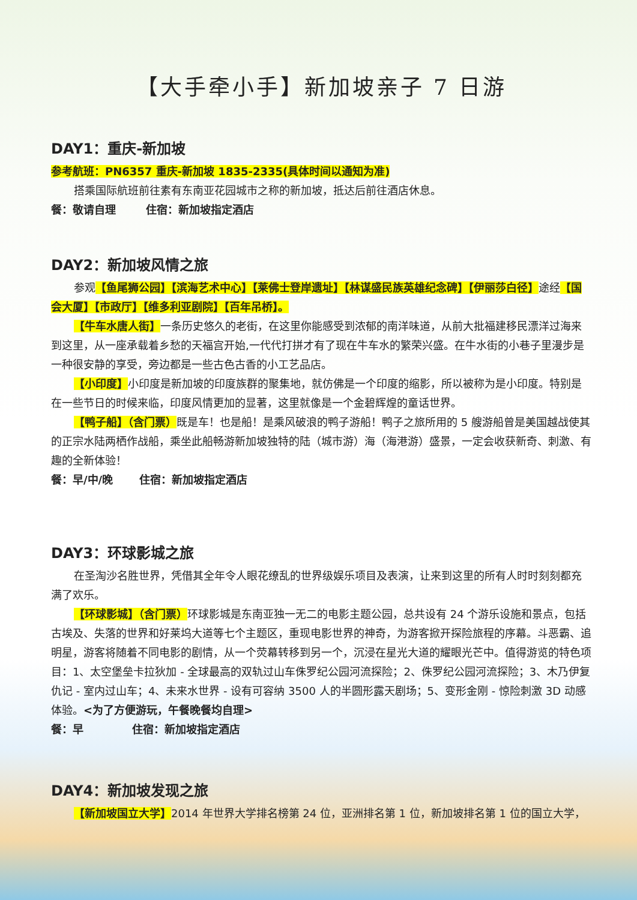【大手牵小手】新加坡亲子 7 日游
DAY1：重庆-新加坡
参考航班：PN6357 重庆-新加坡 1835-2335(具体时间以通知为准)
搭乘国际航班前往素有东南亚花园城市之称的新加坡，抵达后前往酒店休息。
餐：敬请自理 住宿：新加坡指定酒店
DAY2：新加坡风情之旅
参观【鱼尾狮公园】【滨海艺术中心】【莱佛士登岸遗址】【林谋盛民族英雄纪念碑】【伊丽莎白径】途经【国会大厦】【市政厅】【维多利亚剧院】【百年吊桥】。
【牛车水唐人街】一条历史悠久的老街，在这里你能感受到浓郁的南洋味道，从前大批福建移民漂洋过海来到这里，从一座承载着乡愁的天福宫开始,一代代打拼才有了现在牛车水的繁荣兴盛。在牛水街的小巷子里漫步是一种很安静的享受，旁边都是一些古色古香的小工艺品店。
【小印度】小印度是新加坡的印度族群的聚集地，就仿佛是一个印度的缩影，所以被称为是小印度。特别是在一些节日的时候来临，印度风情更加的显著，这里就像是一个金碧辉煌的童话世界。
【鸭子船】（含门票）既是车！也是船！是乘风破浪的鸭子游船！鸭子之旅所用的 5 艘游船曾是美国越战使其的正宗水陆两栖作战船，乘坐此船畅游新加坡独特的陆（城市游）海（海港游）盛景，一定会收获新奇、刺激、有趣的全新体验！
餐：早/中/晚 住宿：新加坡指定酒店
DAY3：环球影城之旅
在圣淘沙名胜世界，凭借其全年令人眼花缭乱的世界级娱乐项目及表演，让来到这里的所有人时时刻刻都充满了欢乐。
【环球影城】（含门票）环球影城是东南亚独一无二的电影主题公园，总共设有 24 个游乐设施和景点，包括古埃及、失落的世界和好莱坞大道等七个主题区，重现电影世界的神奇，为游客掀开探险旅程的序幕。斗恶霸、追明星，游客将随着不同电影的剧情，从一个荧幕转移到另一个，沉浸在星光大道的耀眼光芒中。值得游览的特色项目：1、太空堡垒卡拉狄加 - 全球最高的双轨过山车侏罗纪公园河流探险；2、侏罗纪公园河流探险；3、木乃伊复仇记 - 室内过山车；4、未来水世界 - 设有可容纳 3500 人的半圆形露天剧场；5、变形金刚 - 惊险刺激 3D 动感体验。<为了方便游玩，午餐晚餐均自理>
餐：早 住宿：新加坡指定酒店
DAY4：新加坡发现之旅
【新加坡国立大学】2014 年世界大学排名榜第 24 位，亚洲排名第 1 位，新加坡排名第 1 位的国立大学，